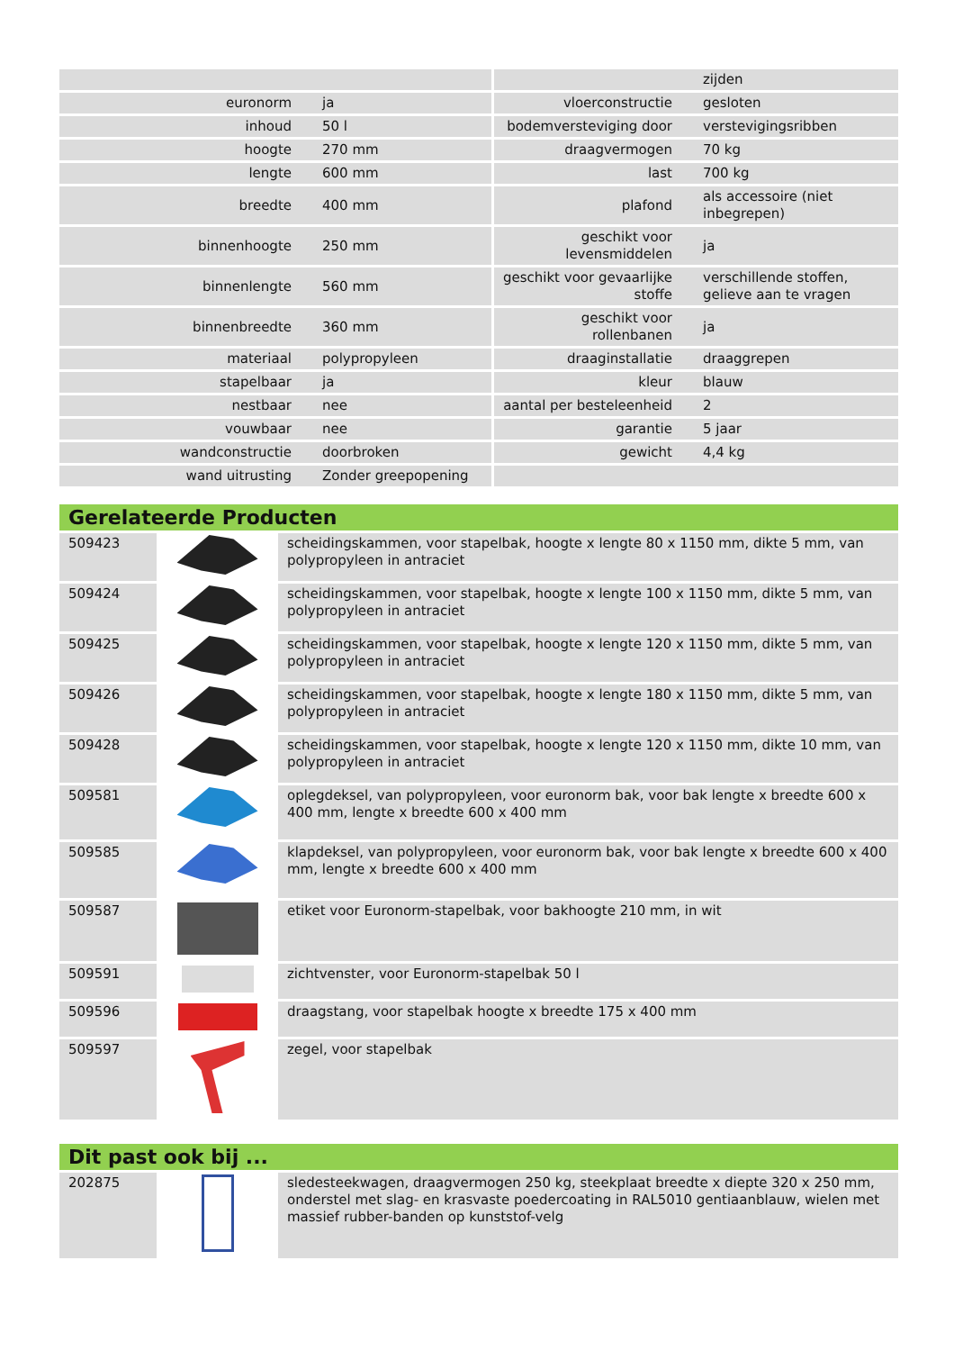| | | | zijden |
| euronorm | ja | vloerconstructie | gesloten |
| inhoud | 50 l | bodemversteviging door | verstevigingsribben |
| hoogte | 270 mm | draagvermogen | 70 kg |
| lengte | 600 mm | last | 700 kg |
| breedte | 400 mm | plafond | als accessoire (niet inbegrepen) |
| binnenhoogte | 250 mm | geschikt voor levensmiddelen | ja |
| binnenlengte | 560 mm | geschikt voor gevaarlijke stoffe | verschillende stoffen, gelieve aan te vragen |
| binnenbreedte | 360 mm | geschikt voor rollenbanen | ja |
| materiaal | polypropyleen | draaginstallatie | draaggrepen |
| stapelbaar | ja | kleur | blauw |
| nestbaar | nee | aantal per besteleenheid | 2 |
| vouwbaar | nee | garantie | 5 jaar |
| wandconstructie | doorbroken | gewicht | 4,4 kg |
| wand uitrusting | Zonder greepopening | | |
Gerelateerde Producten
| 509423 | | scheidingskammen, voor stapelbak, hoogte x lengte 80 x 1150 mm, dikte 5 mm, van polypropyleen in antraciet |
| 509424 | | scheidingskammen, voor stapelbak, hoogte x lengte 100 x 1150 mm, dikte 5 mm, van polypropyleen in antraciet |
| 509425 | | scheidingskammen, voor stapelbak, hoogte x lengte 120 x 1150 mm, dikte 5 mm, van polypropyleen in antraciet |
| 509426 | | scheidingskammen, voor stapelbak, hoogte x lengte 180 x 1150 mm, dikte 5 mm, van polypropyleen in antraciet |
| 509428 | | scheidingskammen, voor stapelbak, hoogte x lengte 120 x 1150 mm, dikte 10 mm, van polypropyleen in antraciet |
| 509581 | | oplegdeksel, van polypropyleen, voor euronorm bak, voor bak lengte x breedte 600 x 400 mm, lengte x breedte 600 x 400 mm |
| 509585 | | klapdeksel, van polypropyleen, voor euronorm bak, voor bak lengte x breedte 600 x 400 mm, lengte x breedte 600 x 400 mm |
| 509587 | | etiket voor Euronorm-stapelbak, voor bakhoogte 210 mm, in wit |
| 509591 | | zichtvenster, voor Euronorm-stapelbak 50 l |
| 509596 | | draagstang, voor stapelbak hoogte x breedte 175 x 400 mm |
| 509597 | | zegel, voor stapelbak |
Dit past ook bij ...
| 202875 | | sledesteekwagen, draagvermogen 250 kg, steekplaat breedte x diepte 320 x 250 mm, onderstel met slag- en krasvaste poedercoating in RAL5010 gentiaanblauw, wielen met massief rubber-banden op kunststof-velg |